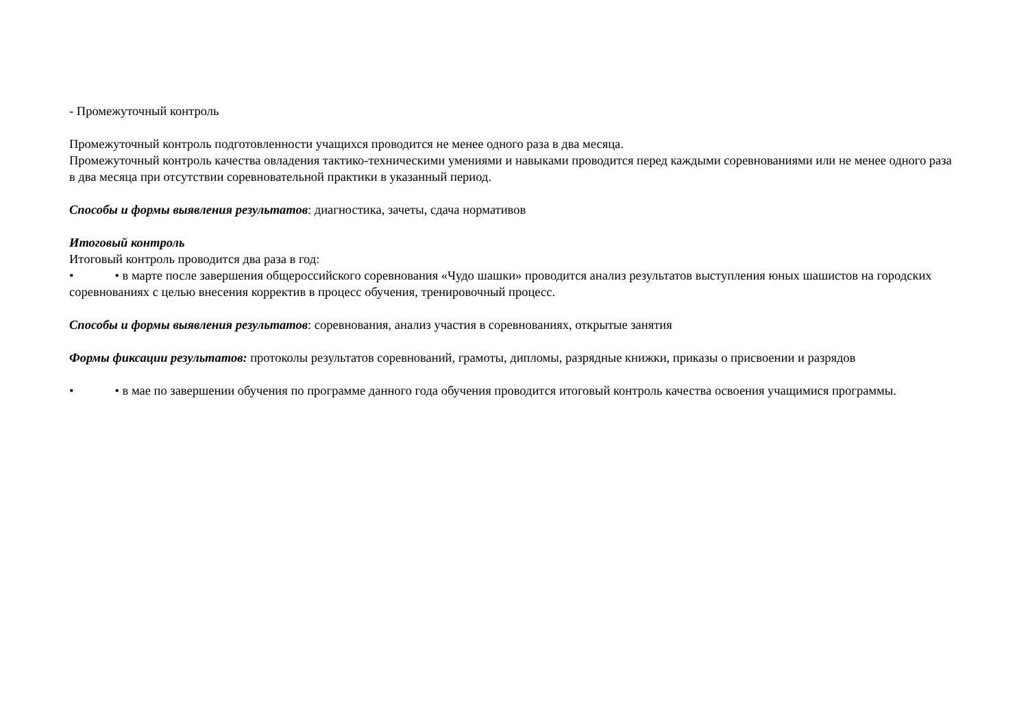- Промежуточный контроль
Промежуточный контроль подготовленности учащихся проводится не менее одного раза в два месяца.
Промежуточный контроль качества овладения тактико-техническими умениями и навыками проводится перед каждыми соревнованиями или не менее одного раза в два месяца при отсутствии соревновательной практики в указанный период.
Способы и формы выявления результатов: диагностика, зачеты, сдача нормативов
Итоговый контроль
Итоговый контроль проводится два раза в год:
• • в марте после завершения общероссийского соревнования «Чудо шашки» проводится анализ результатов выступления юных шашистов на городских соревнованиях с целью внесения корректив в процесс обучения, тренировочный процесс.
Способы и формы выявления результатов: соревнования, анализ участия в соревнованиях, открытые занятия
Формы фиксации результатов: протоколы результатов соревнований, грамоты, дипломы, разрядные книжки, приказы о присвоении и разрядов
• • в мае по завершении обучения по программе данного года обучения проводится итоговый контроль качества освоения учащимися программы.